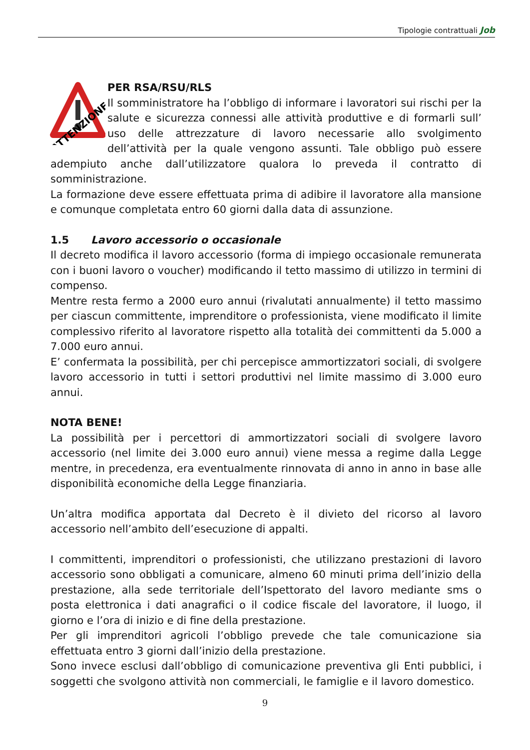Tipologie contrattuali Job
ATTENZIONE
PER RSA/RSU/RLS
Il somministratore ha l’obbligo di informare i lavoratori sui rischi per la salute e sicurezza connessi alle attività produttive e di formarli sull’ uso delle attrezzature di lavoro necessarie allo svolgimento dell’attività per la quale vengono assunti. Tale obbligo può essere adempiuto anche dall’utilizzatore qualora lo preveda il contratto di somministrazione.
La formazione deve essere effettuata prima di adibire il lavoratore alla mansione e comunque completata entro 60 giorni dalla data di assunzione.
1.5 Lavoro accessorio o occasionale
Il decreto modifica il lavoro accessorio (forma di impiego occasionale remunerata con i buoni lavoro o voucher) modificando il tetto massimo di utilizzo in termini di compenso.
Mentre resta fermo a 2000 euro annui (rivalutati annualmente) il tetto massimo per ciascun committente, imprenditore o professionista, viene modificato il limite complessivo riferito al lavoratore rispetto alla totalità dei committenti da 5.000 a 7.000 euro annui.
E’ confermata la possibilità, per chi percepisce ammortizzatori sociali, di svolgere lavoro accessorio in tutti i settori produttivi nel limite massimo di 3.000 euro annui.
NOTA BENE!
La possibilità per i percettori di ammortizzatori sociali di svolgere lavoro accessorio (nel limite dei 3.000 euro annui) viene messa a regime dalla Legge mentre, in precedenza, era eventualmente rinnovata di anno in anno in base alle disponibilità economiche della Legge finanziaria.
Un’altra modifica apportata dal Decreto è il divieto del ricorso al lavoro accessorio nell’ambito dell’esecuzione di appalti.
I committenti, imprenditori o professionisti, che utilizzano prestazioni di lavoro accessorio sono obbligati a comunicare, almeno 60 minuti prima dell’inizio della prestazione, alla sede territoriale dell’Ispettorato del lavoro mediante sms o posta elettronica i dati anagrafici o il codice fiscale del lavoratore, il luogo, il giorno e l’ora di inizio e di fine della prestazione.
Per gli imprenditori agricoli l’obbligo prevede che tale comunicazione sia effettuata entro 3 giorni dall’inizio della prestazione.
Sono invece esclusi dall’obbligo di comunicazione preventiva gli Enti pubblici, i soggetti che svolgono attività non commerciali, le famiglie e il lavoro domestico.
9